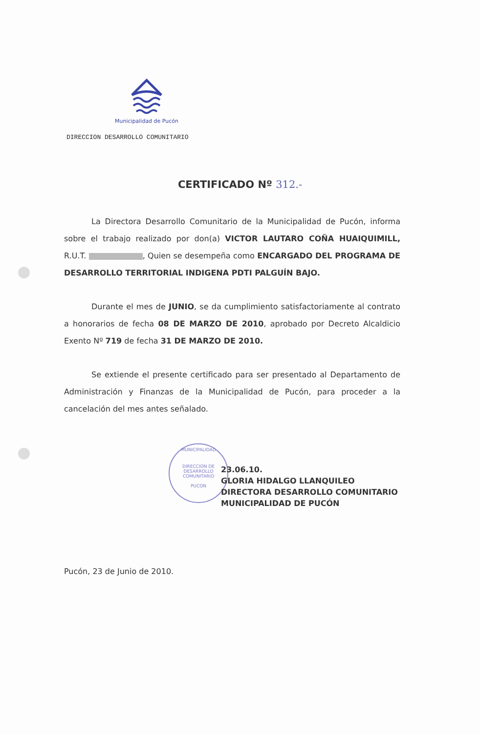Municipalidad de Pucón
DIRECCION DESARROLLO COMUNITARIO
CERTIFICADO Nº 312.-
La Directora Desarrollo Comunitario de la Municipalidad de Pucón, informa sobre el trabajo realizado por don(a) VICTOR LAUTARO COÑA HUAIQUIMILL, R.U.T. , Quien se desempeña como ENCARGADO DEL PROGRAMA DE DESARROLLO TERRITORIAL INDIGENA PDTI PALGUÍN BAJO.
Durante el mes de JUNIO, se da cumplimiento satisfactoriamente al contrato a honorarios de fecha 08 DE MARZO DE 2010, aprobado por Decreto Alcaldicio Exento Nº 719 de fecha 31 DE MARZO DE 2010.
Se extiende el presente certificado para ser presentado al Departamento de Administración y Finanzas de la Municipalidad de Pucón, para proceder a la cancelación del mes antes señalado.
MUNICIPALIDAD
DIRECCION DE
DESARROLLO
COMUNITARIO
PUCON
23.06.10.
GLORIA HIDALGO LLANQUILEO
DIRECTORA DESARROLLO COMUNITARIO
MUNICIPALIDAD DE PUCÓN
Pucón, 23 de Junio de 2010.